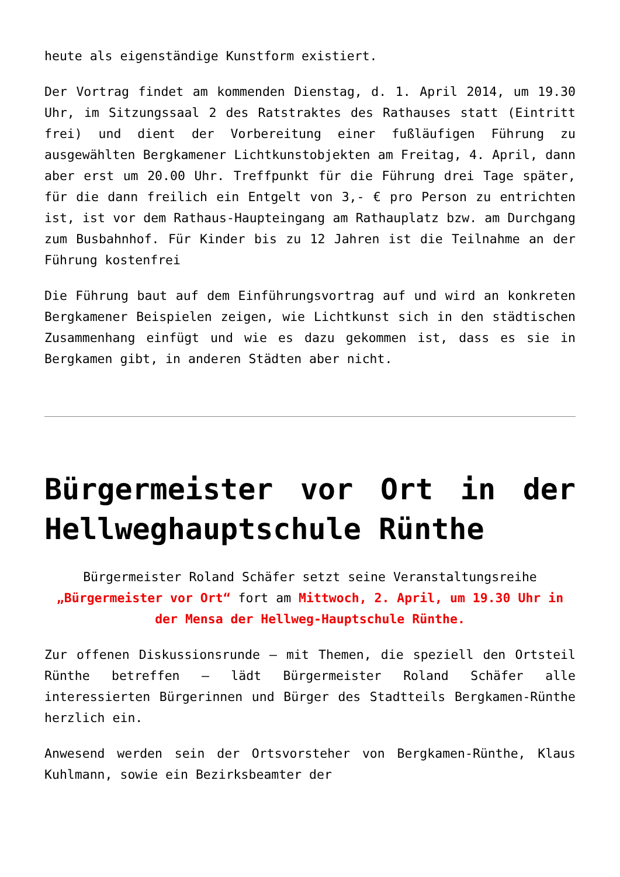heute als eigenständige Kunstform existiert.
Der Vortrag findet am kommenden Dienstag, d. 1. April 2014, um 19.30 Uhr, im Sitzungssaal 2 des Ratstraktes des Rathauses statt (Eintritt frei) und dient der Vorbereitung einer fußläufigen Führung zu ausgewählten Bergkamener Lichtkunstobjekten am Freitag, 4. April, dann aber erst um 20.00 Uhr. Treffpunkt für die Führung drei Tage später, für die dann freilich ein Entgelt von 3,- € pro Person zu entrichten ist, ist vor dem Rathaus-Haupteingang am Rathauplatz bzw. am Durchgang zum Busbahnhof. Für Kinder bis zu 12 Jahren ist die Teilnahme an der Führung kostenfrei
Die Führung baut auf dem Einführungsvortrag auf und wird an konkreten Bergkamener Beispielen zeigen, wie Lichtkunst sich in den städtischen Zusammenhang einfügt und wie es dazu gekommen ist, dass es sie in Bergkamen gibt, in anderen Städten aber nicht.
Bürgermeister vor Ort in der Hellweghauptschule Rünthe
Bürgermeister Roland Schäfer setzt seine Veranstaltungsreihe „Bürgermeister vor Ort“ fort am Mittwoch, 2. April, um 19.30 Uhr in der Mensa der Hellweg-Hauptschule Rünthe.
Zur offenen Diskussionsrunde – mit Themen, die speziell den Ortsteil Rünthe betreffen – lädt Bürgermeister Roland Schäfer alle interessierten Bürgerinnen und Bürger des Stadtteils Bergkamen-Rünthe herzlich ein.
Anwesend werden sein der Ortsvorsteher von Bergkamen-Rünthe, Klaus Kuhlmann, sowie ein Bezirksbeamter der